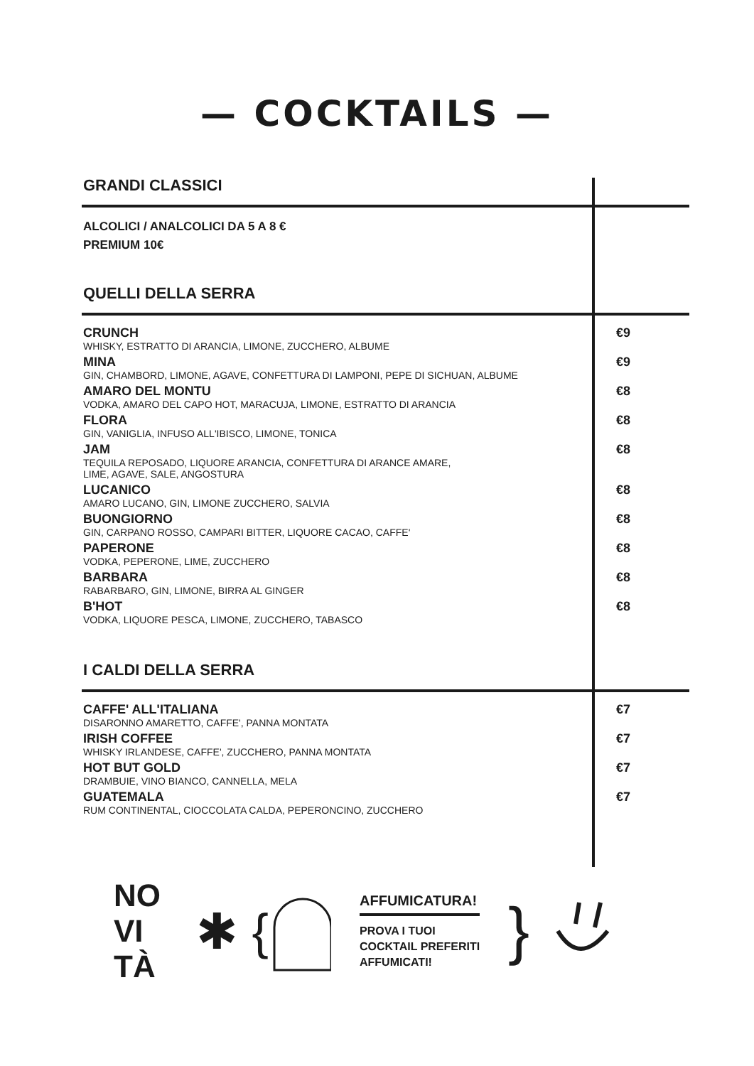— COCKTAILS —
GRANDI CLASSICI
ALCOLICI / ANALCOLICI DA 5 A 8 €
PREMIUM 10€
QUELLI DELLA SERRA
CRUNCH €9
WHISKY, ESTRATTO DI ARANCIA, LIMONE, ZUCCHERO, ALBUME
MINA €9
GIN, CHAMBORD, LIMONE, AGAVE, CONFETTURA DI LAMPONI, PEPE DI SICHUAN, ALBUME
AMARO DEL MONTU €8
VODKA, AMARO DEL CAPO HOT, MARACUJA, LIMONE, ESTRATTO DI ARANCIA
FLORA €8
GIN, VANIGLIA, INFUSO ALL'IBISCO, LIMONE, TONICA
JAM €8
TEQUILA REPOSADO, LIQUORE ARANCIA, CONFETTURA DI ARANCE AMARE,
LIME, AGAVE, SALE, ANGOSTURA
LUCANICO €8
AMARO LUCANO, GIN, LIMONE ZUCCHERO, SALVIA
BUONGIORNO €8
GIN, CARPANO ROSSO, CAMPARI BITTER, LIQUORE CACAO, CAFFE'
PAPERONE €8
VODKA, PEPERONE, LIME, ZUCCHERO
BARBARA €8
RABARBARO, GIN, LIMONE, BIRRA AL GINGER
B'HOT €8
VODKA, LIQUORE PESCA, LIMONE, ZUCCHERO, TABASCO
I CALDI DELLA SERRA
CAFFE' ALL'ITALIANA €7
DISARONNO AMARETTO, CAFFE', PANNA MONTATA
IRISH COFFEE €7
WHISKY IRLANDESE, CAFFE', ZUCCHERO, PANNA MONTATA
HOT BUT GOLD €7
DRAMBUIE, VINO BIANCO, CANNELLA, MELA
GUATEMALA €7
RUM CONTINENTAL, CIOCCOLATA CALDA, PEPERONCINO, ZUCCHERO
NO
VI
TÀ
✱ {
AFFUMICATURA!
PROVA I TUOI
COCKTAIL PREFERITI
AFFUMICATI!
}